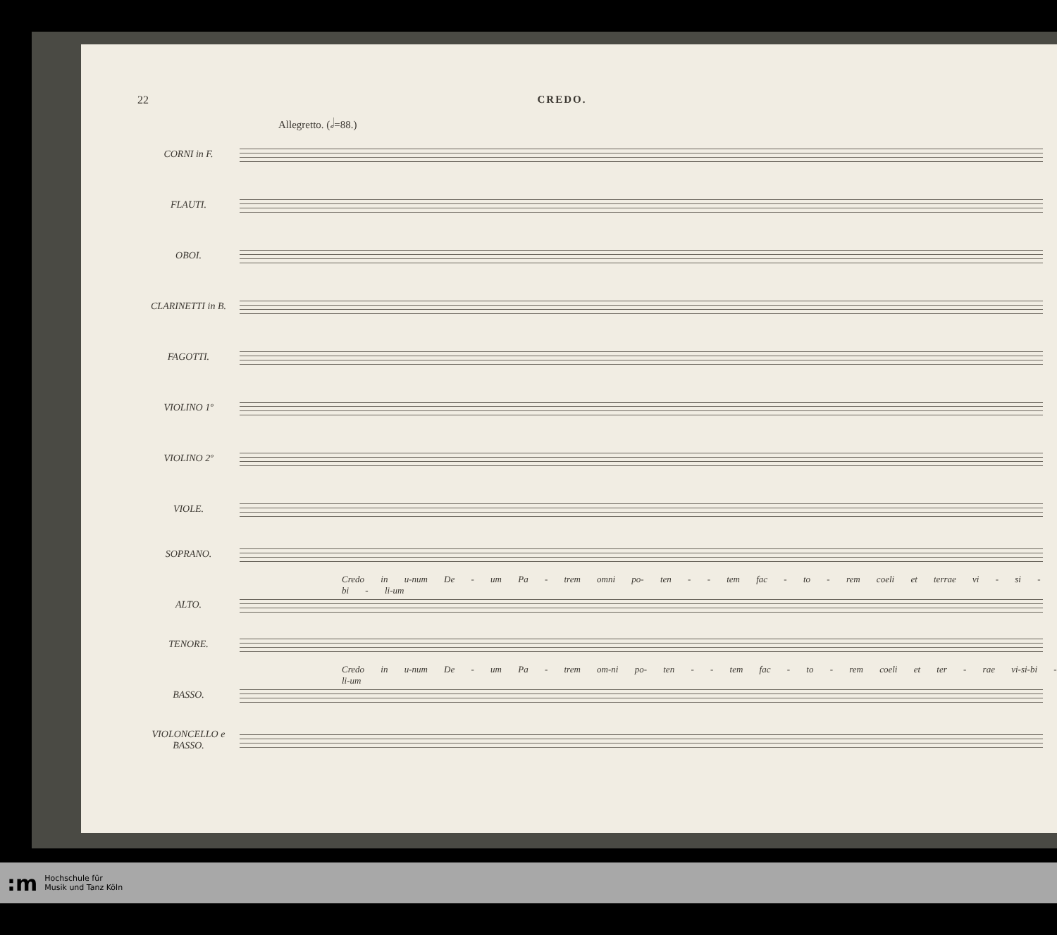22 CREDO.
Allegretto. (𝅗𝅥=88.)
CORNI in F.
FLAUTI.
OBOI.
CLARINETTI in B.
FAGOTTI.
VIOLINO 1º
VIOLINO 2º
VIOLE.
SOPRANO.
Credo in u-num De - um Pa - trem omni po- ten - - tem fac - to - rem coeli et terrae vi - si - bi - li-um
ALTO.
TENORE.
Credo in u-num De - um Pa - trem om-ni po- ten - - tem fac - to - rem coeli et ter - rae vi-si-bi - li-um
BASSO.
VIOLONCELLO e BASSO.
:m Hochschule für
Musik und Tanz Köln